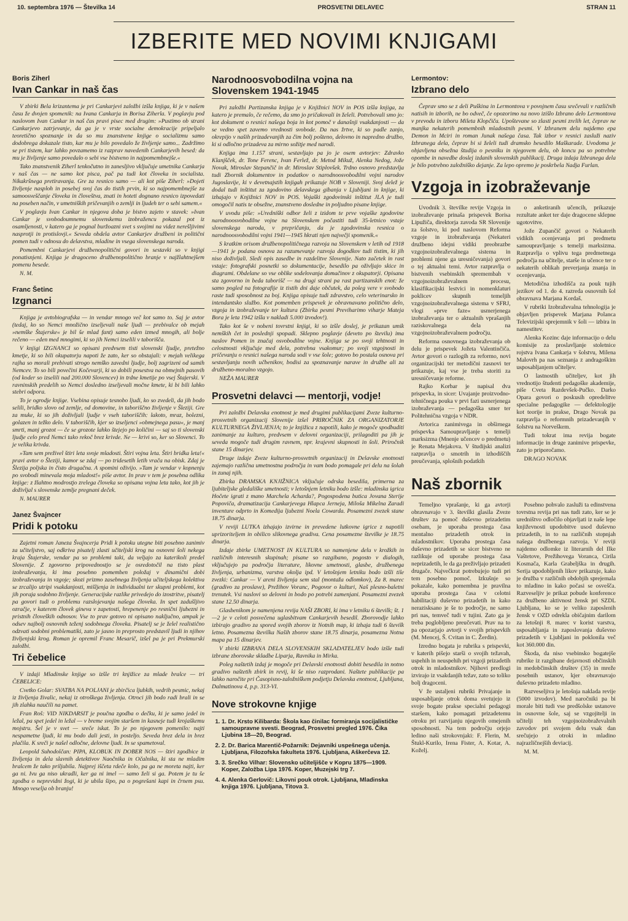10. septembra 1976 — Številka 14 PROSVETNI DELAVEC STRAN 11
IZBERITE MED NOVIMI KNJIGAMI
Boris Ziherl
Ivan Cankar in naš čas
V zbirki Bela krizantema je pri Cankarjevi založbi izšla knjiga, ki je v našem času že dvojen spomenik: na Ivana Cankarja in Borisa Ziherla. V poglavju pod naslovom Ivan Cankar in naš čas pravi pisec med drugim: »Pustimo ob strani Cankarjevo zatrjevanje, da ga je v vrste socialne demokracije pripeljalo teoretično spoznanje in da so mu znanstvene knjige o socializmu samo dodobrega dokazale tisto, kar mu je bilo povedalo že življenje samo... Zadržimo se pri tistem, kar lahko povzamemo iz razprav navedenih Cankarjevih besed: da mu je življenje samo povedalo o sebi vse bistveno in najpomembnejše.«
Tako znanstvenik Ziherl tenkočutno in zanesljivo vključuje umetnika Cankarja v naš čas — ne samo kot pisca, pač pa tudi kot človeka in socialista. Nikakršnega pretiravanja. Gre za resnico samo — ali kot piše Ziherl: »Dojeti življenje nasploh in posebej svoj čas do tistih prvin, ki so najpomembnejše za samoosveščanje človeka in človeštva, znati in hoteti dognano resnico izpovedati na poseben način, v umetniških pričevanjih o zemlji in ljudeh ter o sebi samem.«
V poglavju Ivan Cankar in njegova doba je bistvo zajeto v stavek: »Ivan Cankar je svobodoumnemu slovenskemu izobražencu pokazal pot iz osamljenosti, v katero ga je pognal buržoazni svet s svojimi na videz nerešljivimi nasprotji in protislovji.« Seveda obdela avtor Cankarjev družbeni in politični pomen tudi v odnosu do delavstva, mladine in vsega slovenskega naroda.
Pomembni Cankarjevi družbenopolitični govori in sestavki so v knjigi ponatisnjeni. Knjiga je dragoceno družbenopolitično branje v najžlahtnejšem pomenu besede.
N. M.
Franc Šetinc
Izgnanci
Knjiga je avtobiografska — in vendar mnogo več kot samo to. Saj je avtor (tedaj, ko so Nemci množično izseljevali naše ljudi — prebivalce ob mejah »nemške Štajerske« je bil še mlad fant) samo eden izmed mnogih, ali bolje rečeno — eden med mnogimi, ki so jih Nemci izselili v taborišča.
V knjigi IZGNANCI so opisani predvsem tisti slovenski ljudje, pretežno kmetje, ki so bili okupatorju napoti že zato, ker so obstajali: v mejah velikega rajha so morali prebivati strogo nemško zavedni ljudje, bolj zagrizeni od samih Nemcev. To so bili povečini Kočevarji, ki so dobili posestva na obmejnih pasovih (od koder so izselili nad 200.000 Slovencev) in trdne kmetije po vsej Štajerski. V ravninskih predelih so Nemci dosledno izseljevali močne kmete, ki bi bili lahko stebri odpora.
To je ogrodje knjige. Vsebina opisuje tesnobo ljudi, ko so zvedeli, da jih bodo selili, bridko slovo od zemlje, od domovine, in taboriščno življenje v Šleziji. Gre za muke, ki so jih doživljali ljudje v vseh taboriščih: lakoto, mraz, bolezni, golazen in težko delo. V taboriščih, kjer so izseljenci »obmejnega pasu«, je manj smrti, manj grozot — če se grozote lahko štejejo po količini — saj so ti slovenski ljudje celo pred Nemci tako rekoč brez krivde. Ne — krivi so, ker so Slovenci. To je velika krivda.
»Tam sem preživel štiri leta svoje mladosti. Štiri vojna leta. Štiri bridka leta!« pravi avtor o Šleziji, kamor se zdaj — po tridesetih letih vrača na obisk. Zdaj je Šlezija poljska in čisto drugačna. A spomini oživijo. »Tam je vendar v kopnenju po svobodi minevala moja mladost!« piše avtor. In prav v tem je posebna odlika knjige: z žlahtno modrostjo zrelega človeka so opisana vojna leta tako, kot jih je doživljal s slovenske zemlje pregnani deček.
N. MAURER
Janez Švajncer
Pridi k potoku
Zajetni roman Janeza Švajncerja Pridi k potoku utegne biti posebno zanimiv za učiteljstvo, saj odkriva pisatelj zlasti učiteljski krog na osnovni šoli nekega kraja Štajerske, vendar pa so problemi taki, da veljajo za katerikoli predel Slovenije. Z zgovorno pripovednostjo se je osredotočil na tisto plast izobraževanja, ki ima posebno pomemben položaj v dinamični dobi izobraževanja in vzgoje; skozi prizmo zasebnega življenja učiteljskega kolektiva se zrcalijo utripi vsakdanjosti, mišljenja in individualni ter skupni problemi, kot jih poraja sodobno življenje. Generacijske razlike privedejo do izostritve, pisatelj pa govori tudi o problemu razslojevanja našega človeka. In spet zadušljivo ozračje, v katerem človek gineva v zapetosti, hrepenenje po resnični ljubezni in pristnih človeških odnosov. Vse to prav gotovo ni opisano naključno, ampak je odsev najbolj osnovnih teženj sodobnega človeka. Pisatelj se je želel realistično odzvati sodobni problematiki, zato je jasno in preprosto predstavil ljudi in njihov življenjski krog. Roman je opremil Franc Mesarič, izšel pa je pri Prekmurski založbi.
Tri čebelice
V izdaji Mladinske knjige so izšle tri knjižice za mlade bralce — tri ČEBELICE:
Cvetko Golar: SVATBA NA POLJANI je zbirčica ljubkih, vedrih pesmic, nekaj iz življenja živalic, nekaj iz otroškega življenja. Otroci jih bodo radi brali in se jih zlahka naučili na pamet.
Fran Roš: VID NIKDARSIT je poučna zgodba o dečku, ki je samo jedel in ležal, pa spet jedel in ležal — v breme svojim staršem in kasneje tudi krojaškemu mojstru. Šel je v svet — sreče iskat. To je po njegovem pomenilo: najti nespametne ljudi, ki mu bodo dali jesti, in posteljo. Seveda brez dela in brez plačila. K sreči je našel odločne, delovne ljudi. In se spametoval.
Leopold Suhodolčan: PIPA, KLOBUK IN DOBER NOS — štiri zgodbice iz življenja in dela slavnih detektivov Naočnika in Očalnika, ki sta ne mladim bralcem že tako priljubila. Najprej iščeta rdeče kolo, pa ga ne moreta najti, ker ga ni. Ivu ga niso ukradli, ker ga ni imel — samo želi si ga. Potem je tu še zgodba o neprevidni žogi, ki je ubila šipo, pa o pogrešani kapi in črnem psu. Mnogo veselja ob branju!
Narodnoosvobodilna vojna na Slovenskem 1941-1945
Pri založbi Partizanska knjiga je v Knjižnici NOV in POS izšla knjiga, za katero je premalo, če rečemo, da smo jo pričakovali in želeli. Potrebovali smo jo: kot dokument o resnici našega boja in kot pomoč v današnji vsakdanjosti — da se vedno spet zavemo vrednosti svobode. Da nas žrtve, ki so padle zanjo, okrepijo v naših prizadevanjih za čim bolj pošteno, delovno in napredno družbo, ki si odločno prizadeva za mirno sožitje med narodi.
Knjiga ima 1.157 strani, sestavljajo pa jo je osem avtorjev: Zdravko Klanjšček, dr. Tone Ferenc, Ivan Ferlež, dr. Metod Mikuž, Alenka Nedog, Jože Novak, Miroslav Stepančič in dr. Miroslav Stiplovšek. Trdno osnovo predstavlja tudi Zbornik dokumentov in podatkov o narodnoosvobodilni vojni narodov Jugoslavije, ki v devetnajstih knjigah prikazuje NOB v Sloveniji. Svoj delež je dodal tudi inštitut za zgodovino delavskega gibanja v Ljubljani in knjige, ki izhajajo v Knjižnici NOV in POS. Vojaški zgodovinski inštitut JLA je tudi omogočil natis te obsežne, znanstveno dosledne in poljudno pisane knjige.
V uvodu piše: »Uredniški odbor želi z izidom te prve vojaške zgodovine narodnoosvobodilne vojne na Slovenskem počastiti tudi 35-letnico vstaje slovenskega naroda, v prepričanju, da je zgodovinska resnica o narodnoosvobodilni vojni 1941—1945 hkrati njen največji spomenik.«
S kratkim orisom družbenopolitičnega razvoja na Slovenskem v letih od 1918—1941 je podana osnova za razumevanje razvoja dogodkov tudi tistim, ki jih niso doživljali. Sledi opis zasedbe in razdelitve Slovenije. Nato začetek in rast vstaje: fotografski posnetki so dokumentacije, besedilo pa oživljajo skice in diagrami. Obdelane so vse oblike sodelovanja domačinov z okupatorji. Opisana sta zgovorno in beda taborišč — na drugi strani pa rast partizanskih enot: že samo pogled na fotografije iz tistih dni daje občutek, da poleg vere v svobodo raste tudi sposobnost za boj. Knjiga opisuje tudi zdravstvo, celo veterinarsko in intendantsko službo. Kot pomemben prispevek je obravnavano politično delo, vzgoja in izobraževanje ter kultura (Zbirka pesmi Previharimo viharje Mateja Bora je leta 1942 izšla v nakladi 5.000 izvodov!).
Tako kot še v nobeni tovrstni knjigi, ki so izšle doslej, je prikazan umik nemških čet in poslednji spopadi. Sklepno poglavje (deveto po številu) ima naslov Pomen in značaj osvobodilne vojne. Knjiga se po svoji tehtnosti in celostnosti vključuje med dela, potrebna vsakomur; po svoji vzgojnosti in pričevanju o resnici našega naroda sodi v vse šole; gotovo bo postala osnova pri sestavljanju novih učbenikov, bodisi za spoznavanje narave in družbe ali za družbeno-moralno vzgojo.
NEŽA MAURER
Prosvetni delavci — mentorji, vodje!
Pri založbi Delavska enotnost je med drugimi publikacijami Zveze kulturno-prosvetnih organizacij Slovenije izšel PRIROČNIK ZA ORGANIZATORJE KULTURNEGA ŽIVLJENJA; to je knjižica z napotili, kako je mogoče spodbuditi zanimanje za kulturo, predvsem v delovni organizaciji, prilagoditi pa jih je seveda mogoče tudi drugim ravnem, npr. krajevni skupnosti in šoli. Priročnik stane 15 dinarjev.
Druge izdaje Zveze kulturno-prosvetnih organizacij in Delavske enotnosti zajemajo različna umetnostna področja in vam bodo pomagale pri delu na šolah in zunaj njih.
Zbirka DRAMSKA KNJIŽNICA vključuje odrska besedila, primerna za ljubiteljske gledališke umetnosti; v letošnjem letniku bodo izšle: mladinska igrica Hočete igrati z mano Marchela Acharda?, Pogospodena butica Jovana Sterije Popoviča, dramatizacija Cankarjevega Hlapca Jerneja, Miloša Mikelna Zaradi inventure odprto in Komedija ljubezni Noela Cowarda. Posamezni zvezek stane 18.75 dinarja.
V reviji LUTKA izhajajo izvirne in prevedene lutkovne igrice z napotili uprizoriteljem in obilico slikovnega gradiva. Cena posamezne številke je 18.75 dinarja.
Izdaje zbirke UMETNOST IN KULTURA so namenjene delu v krožkih in različnih interesnih skupinah; pisane so razgibano, pogosto v dialogih, vključujejo pa področja literature, likovne umetnosti, glasbe, družbenega življenja, urbanizma, varstva okolja ipd. V letošnjem letniku bodo izšli tile zvezki: Cankar — V areni življenja sem stal (montaža odlomkov), Za 8. marec (gradivo za proslave), Prežihov Voranc, Pogovor o kulturi, Naš plesno-baletni trenutek. Vsi naslovi so delovni in bodo po potrebi zamenjani. Posamezni zvezek stane 12.50 dinarja.
Glasbenikom je namenjena revija NAŠI ZBORI, ki ima v letniku 6 številk; št. 1—2 je v celoti posvečena uglasbitvam Cankarjevih besedil. Zborovodje lahko izbirajo gradivo za spored svojih zborov iz Notnih map, ki izhaja tudi 6 številk letno. Posamezna številka Naših zborov stane 18.75 dinarja, posamezna Notna mapa pa 15 dinarjev.
V zbirki IZBRANA DELA SLOVENSKIH SKLADATELJEV bodo izšle tudi izbrane zborovske skladbe Liparja, Ravnika in Mirka.
Poleg naštetih izdaj je mogoče pri Delavski enotnosti dobiti besedila in notno gradivo naštetih zbirk in revij, ki še niso razprodani. Naštete publikacije pa lahko naročite pri Časopisno-založniškem podjetju Delavska enotnost, Ljubljana, Dalmatinova 4, p.p. 313-VI.
Nove strokovne knjige
1. 1. Dr. Krsto Kilibarda: Škola kao činilac formiranja socijalističke samoupravne svesti. Beograd, Prosvetni pregled 1976. Čika Ljubina 18—20, Beograd.
2. 2. Dr. Barica Marentič-Požarnik: Dejavniki uspešnega učenja. Ljubljana, Filozofska fakulteta 1976. Ljubljana, Aškerčeva 12.
3. 3. Srečko Vilhar: Slovensko učiteljišče v Kopru 1875—1909. Koper, Založba Lipa 1976. Koper, Muzejski trg 7.
4. 4. Alenka Gerlovič: Likovni pouk otrok. Ljubljana, Mladinska knjiga 1976. Ljubljana, Titova 3.
Lermontov:
Izbrano delo
Čeprav smo se z deli Puškina in Lermontova v povojnem času srečevali v različnih natisih in izborih, ne bo odveč, če opozorimo na novo izišlo Izbrano delo Lermontova v prevodu in izboru Mileta Klopčiča. Upoštevane so zlasti pesmi zrelih let, čeprav ne manjka nekaterih pomembnih mladostnih pesmi. V Izbranem delu najdemo epa Demon in Mciri in roman Junak našega časa. Tak izbor v resnici zasluži naziv Izbranega dela, čeprav bi si želeli tudi dramsko besedilo Maškarade. Uvodoma je objavljena obsežna študija o pesniku in njegovem delu, ob koncu pa so potrebne opombe in navedbe doslej izdanih slovenskih publikacij. Druga izdaja Izbranega dela je bilo potrebno založniško dejanje. Za lepo opremo je poskrbela Nadja Furlan.
Vzgoja in izobraževanje
Uvodnik 3. številke revije Vzgoja in izobraževanje prinaša prispevek Borisa Lipužiča, direktorja zavoda SR Slovenije za šolstvo, ki pod naslovom Reforma vzgoje in izobraževanja (Nekateri družbeno idejni vidiki preobrazbe vzgojnoizobraževalnega sistema in problemi njene ga uresničevanja) govori o tej aktualni temi. Avtor razpravlja o bistvenih vsebinskih spremembah v vzgojnoizobraževalnem procesu, klasifikacijski lestvici in nomenklaturi poklicev skupnih temeljih vzgojnoizobraževalnega sistema v SFRJ, vlogi »prve faze« usmerjenega izobraževanja ter o aktualnih vprašanjih raziskovalnega dela na vzgojnoizobraževalnem področju.
Reforma osnovnega izobraževanja ob delu je prispevek Jožeta Valentinčiča. Avtor govori o razlogih za reformo, novi organizacijski ter metodični zasnovi ter prikazuje, kaj vse je treba storiti za uresničevanje reforme.
Rajko Korbar je napisal dva prispevka, in sicer: Uvajanje proizvodno-tehničnega pouka v prvi fazi usmerjenega izobraževanja — pedagoška smer ter Politehnična vzgoja v NDR.
Avtorica zanimivega in obširnega prispevka Samoupravljanje s temelji marksizma (Mnenje učencev o predmetu) je Renata Mejakova. V študijski analizi razpravlja o smotrih in izhodiščih preučevanja, splošnih podatkih
o anketiranih učencih, prikazuje rezultate anket ter daje dragocene sklepne ugotovitve.
Jože Zupančič govori o Nekaterih vidikih ocenjevanja pri predmetu samoupravljanje s temelji marksizma. Razpravlja o vplivu tega predmetnega področja na učitelje, starše in učence ter o nekaterih oblikah preverjanja znanja in ocenjevanja.
Metodična izhodišča za pouk tujih jezikov od 1. do 4. razreda osnovnih šol obravnava Marjana Kordaš.
V rubriki Izobraževalna tehnologija je objavljen prispevek Marjana Polanca Televizijski sprejemnik v šoli — izbira in namestitev.
Alenka Kozinc daje informacijo o delu komisije za proslavljanje stoletnice rojstva Ivana Cankarja v šolstvu, Milena Malovrh pa nas seznanja z andragoškim usposabljanjem učiteljev.
O lastnostih učiteljev, kot jih vrednotijo študenti pedagoške akademije, piše Cveta Razdevšek-Pučko. Darko Opara govori o poskusih opredelitve specialne pedagogike — defektologije kot teorije in prakse, Drago Novak pa razpravlja o reformnih prizadevanjih v šolstvu na Norveškem.
Tudi tokrat ima revija bogate informacije in druge zanimive prispevke, zato jo priporočamo.
DRAGO NOVAK
Naš zbornik
Temeljno vprašanje, ki ga avtorji obravnavajo v 3. številki glasila Zveze društev za pomoč duševno prizadetim osebam, je uporaba prostega časa mentalno prizadetih otrok in mladostnikov. Uporaba prostega časa duševno prizadetih se sicer bistveno ne razlikuje od uporabe prostega časa neprizadetih, le da ga preživljajo prizadeti drugače. Največkrat potrebujejo tudi pri tem posebno pomoč. Izkušnje so pokazale, kako pomembna je pravilna uporaba prostega časa v celotni habilitaciji duševno prizadetih in kako nerazisksano je še to področje, ne samo pri nas, temveč tudi v tujini. Zato ga je treba poglobljeno preučevati. Prav na to pa opozarjajo avtorji v svojih prispevkih (M. Mencej, Š. Cvitan in C. Žerdin).
Izredno bogata je rubrika s prispevki, v katerih pišejo starši o svojih težavah, uspehih in neuspehih pri vzgoji prizadetih otrok in mladostnikov. Njihovi predlogi izvirajo iz vsakdanjih težav, zato so toliko bolj dragoceni.
V že ustaljeni rubriki Privajanje in usposabljanje otrok doma svetujejo iz svoje bogate prakse specialni pedagogi staršem, kako pomagati prizadetemu otroku pri razvijanju njegovih omejenih sposobnosti. Na tem področju orjejo ledino naši strokovnjaki: F. Flerin, M. Štukl-Kurilo, Irena Fister, A. Kotar, A. Koželj.
Posebno pohvalo zasluži ta edinstvena tovrstna revija pri nas tudi zato, ker se je uredništvo odločilo objavljati iz naše lepe književnosti upodobitve usod duševno prizadetih, in to na različnih stopnjah našega družbenega razvoja. V reviji najdemo odlomke iz literarnih del Ilke Vaštetove, Prežihovega Voranca, Cirila Kosmača, Karla Grabeljška in drugih. Serija upodobljenih likov prikazuje, kako je družba v različnih obdobjih sprejemala to mladino in kako počasi se osvešča. Razveseljiv je prikaz pobude konference za družbeno aktivnost žensk pri SZDL Ljubljana, ko se je veliko zaposlenih žensk v OZD odrekla običajnim darilom za letošnji 8. marec v korist varstva, usposabljanja in zaposlovanja duševno prizadetih v Ljubljani in poklonila več kot 360.000 din.
Škoda, da niso vsebinsko bogatejše rubrike iz razgibane dejavnosti občinskih in medobčinskih društev (35) in mreže posebnih ustanov, kjer obravnavajo duševno prizadeto mladino.
Razveseljiva je letošnja naklada revije (5000 izvodov). Med naročniki pa bi morale biti tudi vse predšolske ustanove in osnovne šole, saj se vzgojitelji in učitelji teh vzgojnoizobraževalnih zavodov pri svojem delu vsak dan srečujejo z otroki in mladino najrazličnejših deviacij.
M. M.